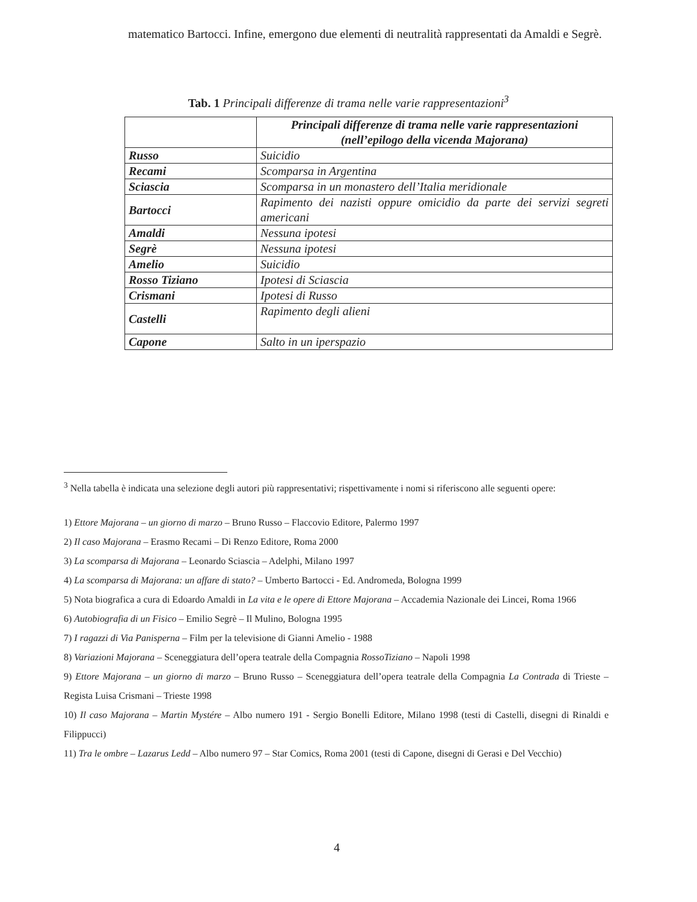matematico Bartocci. Infine, emergono due elementi di neutralità rappresentati da Amaldi e Segrè.
Tab. 1 Principali differenze di trama nelle varie rappresentazioni<sup>3</sup>
| | Principali differenze di trama nelle varie rappresentazioni (nell’epilogo della vicenda Majorana) |
| --- | --- |
| Russo | Suicidio |
| Recami | Scomparsa in Argentina |
| Sciascia | Scomparsa in un monastero dell’Italia meridionale |
| Bartocci | Rapimento dei nazisti oppure omicidio da parte dei servizi segreti americani |
| Amaldi | Nessuna ipotesi |
| Segrè | Nessuna ipotesi |
| Amelio | Suicidio |
| Rosso Tiziano | Ipotesi di Sciascia |
| Crismani | Ipotesi di Russo |
| Castelli | Rapimento degli alieni |
| Capone | Salto in un iperspazio |
<sup>3</sup> Nella tabella è indicata una selezione degli autori più rappresentativi; rispettivamente i nomi si riferiscono alle seguenti opere:
1) Ettore Majorana – un giorno di marzo – Bruno Russo – Flaccovio Editore, Palermo 1997
2) Il caso Majorana – Erasmo Recami – Di Renzo Editore, Roma 2000
3) La scomparsa di Majorana – Leonardo Sciascia – Adelphi, Milano 1997
4) La scomparsa di Majorana: un affare di stato? – Umberto Bartocci - Ed. Andromeda, Bologna 1999
5) Nota biografica a cura di Edoardo Amaldi in La vita e le opere di Ettore Majorana – Accademia Nazionale dei Lincei, Roma 1966
6) Autobiografia di un Fisico – Emilio Segrè – Il Mulino, Bologna 1995
7) I ragazzi di Via Panisperna – Film per la televisione di Gianni Amelio - 1988
8) Variazioni Majorana – Sceneggiatura dell’opera teatrale della Compagnia RossoTiziano – Napoli 1998
9) Ettore Majorana – un giorno di marzo – Bruno Russo – Sceneggiatura dell’opera teatrale della Compagnia La Contrada di Trieste – Regista Luisa Crismani – Trieste 1998
10) Il caso Majorana – Martin Mystére – Albo numero 191 - Sergio Bonelli Editore, Milano 1998 (testi di Castelli, disegni di Rinaldi e Filippucci)
11) Tra le ombre – Lazarus Ledd – Albo numero 97 – Star Comics, Roma 2001 (testi di Capone, disegni di Gerasi e Del Vecchio)
4